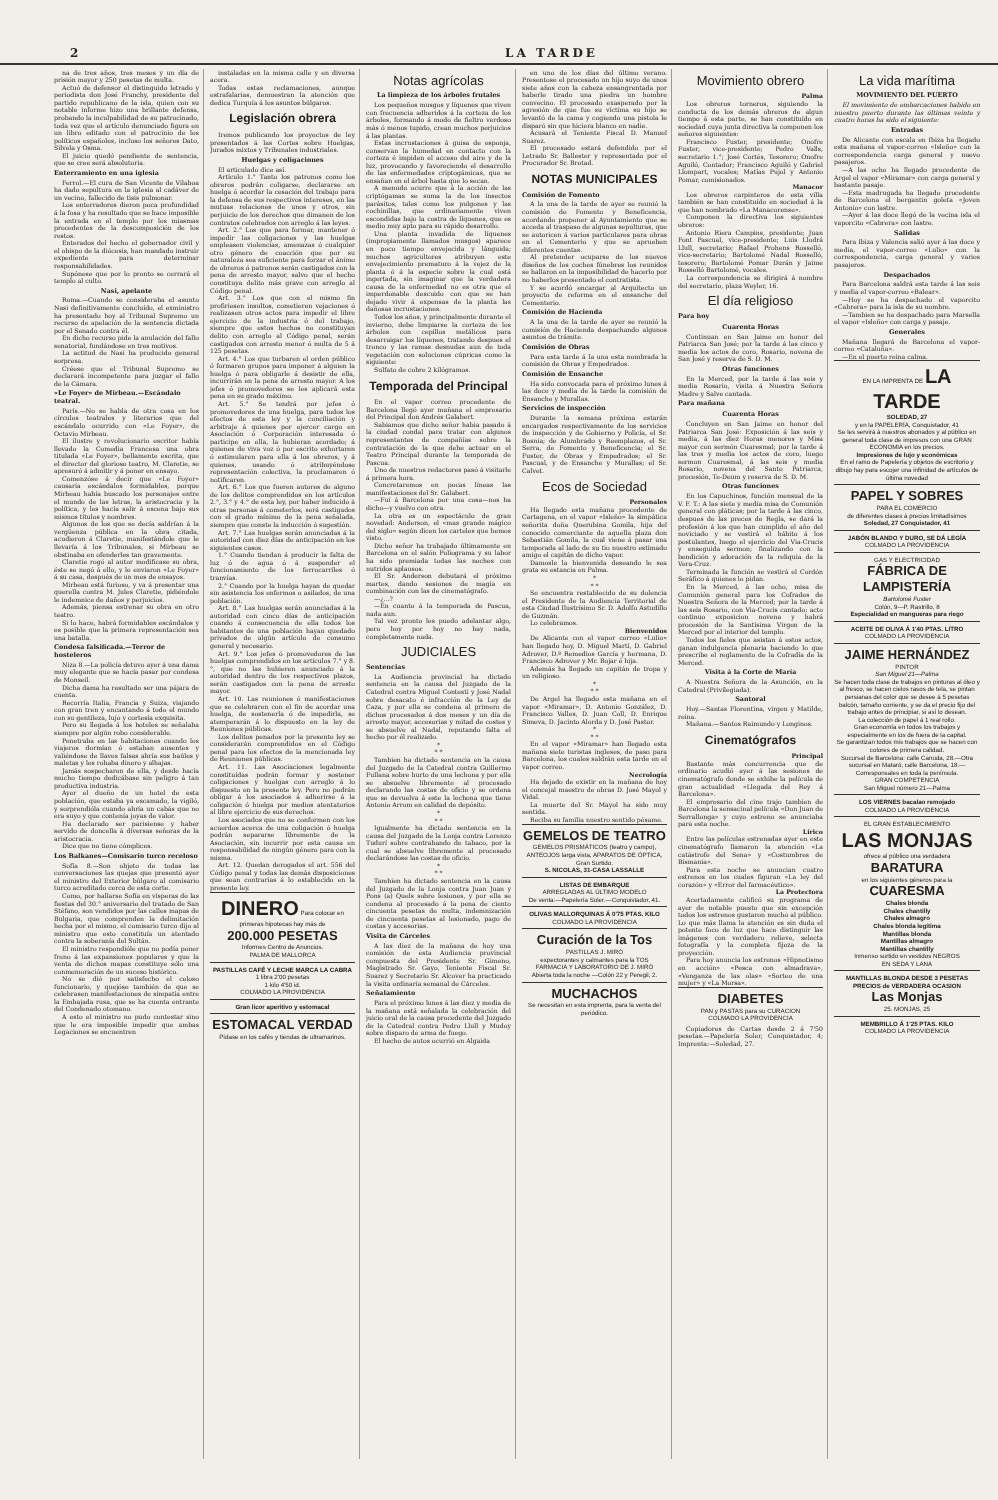2 LA TARDE
na de tres años, tres meses y un día de prisión mayor y 250 pesetas de multa.
Actuó de defensor el distinguido letrado y periodista don José Franchy, presidente del partido republicano de la isla, quien con su notable informe hizo una brillante defensa, probando la inculpabilidad de su patrocinado, toda vez que el artículo denunciado figura en un libro editado con el patrocinio de los políticos españoles, incluso los señores Dato, Silvela y Osma.
El juicio quedó pendiente de sentencia, que se cree será absolutoria.
Enterramiento en una iglesia
Ferrol.—El cura de San Vicente de Vilaboa ha dado sepultura en la iglesia al cadáver de un vecino, fallecido de tisis pulmonar.
Los enterradores dieron poca profundidad á la fosa y ha resultado que se hace imposible la entrada en el templo por los miasmas procedentes de la descomposición de los restos.
Enterados del hecho el gobernador civil y el obispo de la diócesis, han mandado instruir expediente para determinar responsabilidades.
Supónese que por lo pronto se cerrará el templo al culto.
Nasi, apelante
Roma.—Cuando se consideraba el asunto Nasi definitivamente concluído, el exministro ha presentado hoy al Tribunal Supremo un recurso de apelación de la sentencia dictada por el Senado contra él.
En dicho recurso pide la anulación del fallo senatorial, fundándose en tres motivos.
La actitud de Nasi ha producido general sorpresa.
Créese que el Tribunal Supremo se declarará incompetente para juzgar el fallo de la Cámara.
«Le Foyer» de Mirbeau.—Escándalo teatral.
París.—No se habla de otra cosa en los círculos teatrales y literarios que del escándalo ocurrido con «Le Foyer», de Octavio Mirbeau.
El ilustre y revolucionario escritor había llevado la Comedia Francesa una obra titulada «Le Foyer», bellamente escrita, que el director del glorioso teatro, M. Claretie, se apresuró á admitir y á poner en ensayo.
Comenzóse á decir que «Le Foyer» causaría escándalos formidables, porque Mirbeau había buscado los personajes entre el mundo de las letras, la aristocracia y la política, y les hacía salir á escena bajo sus mismos títulos y nombres.
Algunos de los que se decía saldrían á la vergüenza pública en la obra citada, acudieron á Claretie, manifestándole que le llevaría á los Tribunales, si Mirbeau se obstinaba en ofenderles tan gravemente.
Claretie rogó al autor modificase su obra, éste se negó á ello, y le enviaron «Le Foyer» á su casa, después de un mes de ensayos.
Mirbeau está furioso, y va á presentar una querella contra M. Jules Claretie, pidiéndole le indemnice de daños y perjuicios.
Además, piensa estrenar su obra en otro teatro.
Si lo hace, habrá formidables escándalos y es posible que la primera representación sea una batalla.
Condesa falsificada.—Terror de hosteleros
Niza 8.—La policía detuvo ayer á una dama muy elegante que se hacía pasar por condesa de Monseil.
Dicha dama ha resultado ser una pájara de cuenta.
Recorría Italia, Francia y Suiza, viajando con gran tren y encantando á todo el mundo con su gentileza, lujo y cortesía exquisita.
Pero su llegada á los hoteles se señalaba siempre por algún robo considerable.
Penetraba en las habitaciones cuando los viajeros dormían ó estaban ausentes y valiéndose de llaves falsas abría sus baúles y maletas y les robaba dinero y alhajas.
Jamás sospecharon de ella, y desde hacía mucho tiempo dedicábase sin peligro á tan productiva industria.
Ayer el dueño de un hotel de esta población, que estaba ya escamado, la vigiló, y sorprendióla cuando abría un cabás que no era suyo y que contenía joyas de valor.
Ha declarado ser parisiense y haber servido de doncella á diversas señoras de la aristocracia.
Dice que no tiene cómplices.
Los Balkanes—Comisario turco receloso
Sofía 8.—Son objeto de todas las conversaciones las quejas que presentó ayer el ministro del Exterior búlgaro al comisario turco acreditado cerca de esta corte.
Como, por hallarse Sofía en vísperas de las fiestas del 30.° aniversario del tratado de San Stéfano, son vendidos por las calles mapas de Bulgaria, que comprenden la delimitación hecha por el mismo, el comisario turco dijo al ministro que esto constituía un atentado contra la soberanía del Sultán.
El ministro respondióle que no podía poner freno á las expansiones populares y que la venta de dichos mapas constituye sólo una conmemoración de un suceso histórico.
No se dió por satisfecho el celoso funcionario, y quejóse también de que se celebrasen manifestaciones de simpatía entre la Embajada rusa, que se ha cuenta entrante del Condenado otomano.
A esto el ministro no pudo contestar sino que le era imposible impedir que ambas Legaciones se encuentren
instaladas en la misma calle y en diversa acera.
Todas estas reclamaciones, aunque estrafalarias, demuestran la atención que dedica Turquía á los asuntos búlgaros.
Legislación obrera
Iremos publicando los proyectos de ley presentados á las Cortes sobre Huelgas, Jurados mixtos y Tribunales industriales.
Huelgas y coligaciones
El articulado dice así.
Artículo 1.° Tanto los patronos como los obreros podrán coligarse, declararse en huelga ó acordar la cesación del trabajo para la defensa de sus respectivos intereses, en las mutuas relaciones de unos y otros, sin perjuicio de los derechos que dimanen de los contratos celebrados con arreglo á las leyes.
Art. 2.° Los que para formar, mantener ó impedir las coligaciones y las huelgas empleasen violencias, amenazas ó cualquier otro género de coacción que por su naturaleza sea suficiente para forzar el ánimo de obreros ó patronos serán castigados con la pena de arresto mayor, salvo que el hecho constituya delito más grave con arreglo al Código penal.
Art. 3.° Los que con el mismo fin profiriesen insultos, cometieren vejaciones ó realizasen otros actos para impedir el libre ejercicio de la industria ó del trabajo, siempre que estos hechos no constituyan delito con arreglo al Código penal, serán castigados con arresto menor ó multa de 5 á 125 pesetas.
Art. 4.° Los que turbaren el orden público ó formaren grupos para imponer á alguien la huelga ó para obligarle á desistir de ella, incurrirán en la pena de arresto mayor. A los jefes ó promovedores se les aplicará esta pena en su grado máximo.
Art. 5.° Se tendrá por jefes ó promovedores de una huelga, para todos los efectos de esta ley y la conciliación y arbitraje á quienes por ejercer cargo en Asociación ó Corporación interesada ó participe en ella, la hubieran acordado; á quienes de viva voz ó por escrito exhortaren ó estimularen para ella á los obreros, y á quienes, usando ó atribuyéndose representación colectiva, la proclamaren ó notificaren.
Art. 6.° Los que fueren autores de alguno de los delitos comprendidos en los artículos 2.°, 3.° y 4.° de esta ley, por haber inducido á otras personas á cometerlos, será castigados con el grado mínimo de la pena señalada, siempre que conste la inducción ó sugestión.
Art. 7.° Las huelgas serán anunciadas á la autoridad con diez días de anticipación en los siguientes casos.
1.° Cuando tiendan á producir la falta de luz ó de agua ó á suspender el funcionamiento de los ferrocarriles ó tranvías.
2.° Cuando por la huelga hayan de quedar sin asistencia los enfermos o asilados, de una población.
Art. 8.° Las huelgas serán anunciadas á la autoridad con cinco días de anticipación cuando á consecuencia de ella todos los habitantes de una población hayan quedado privados de algún artículo de consumo general y necesario.
Art. 9.° Los jefes ó promovedores de las huelgas comprendidos en los artículos 7.° y 8.°, que no las hubieren anunciado á la autoridad dentro de los respectivos plazos, serán castigados con la pena de arresto mayor.
Art. 10. Las reuniones ó manifestaciones que se celebraren con el fin de acordar una huelga, de sostenerla ó de impedirla, se atemperarán á lo dispuesto en la ley de Reuniones públicas.
Los delitos penados por la presente ley se considerarán comprendidos en el Código penal para los efectos de la mencionada ley de Reuniones públicas.
Art. 11. Las Asociaciones legalmente constituídas podrán formar y sostener coligaciones y huelgas con arreglo á lo dispuesto en la presente ley. Pero no podrán obligar á los asociados á adherirse á la coligación ó huelga por medios atentatorios al libre ejercicio de sus derechos.
Los asociados que no se conformen con los acuerdos acerca de una coligación ó huelga podrán separarse libremente de la Asociación, sin incurrir por esta causa en responsabilidad de ningún género para con la misma.
Art. 12. Quedan derogados el art. 556 del Código penal y todas las demás disposiciones que sean contrarias á lo establecido en la presente ley.
DINERO Para colocar en primeras hipotecas hay más de
200.000 PESETAS
Informes Centro de Anuncios.
PALMA DE MALLORCA
PASTILLAS CAFÉ Y LECHE MARCA LA CABRA
1 libra 2'00 pesetas
1 kilo 4'50 id.
COLMADO LA PROVIDENCIA
Gran licor aperitivo y estomacal
ESTOMACAL VERDAD
Pídase en los cafés y tiendas de ultramarinos.
Notas agrícolas
La limpieza de los árboles frutales
Los pequeños musgos y líquenes que viven con frecuencia adheridos á la corteza de los árboles, formando á modo de fieltro verdoso más ó menos tupido, crean muchos perjuicios á las plantas.
Estas incrustaciones á guisa de esponja, conservan la humedad en contacto con la corteza é impiden el acceso del aire y de la luz, provocando y favoreciendo el desarrollo de las enfermedades criptogámicas, que se ensañan en el árbol hasta que lo secan.
A menudo ocurre que á la acción de las criptógamas se suma la de los insectos parásitos, tales como los pulgones y las cochinillas, que ordinariamente viven escondidas bajo la costra de líquenes, que es medio muy apto para su rápido desarrollo.
Una planta invadida de líquenes (impropiamente llamados musgos) aparece en poco tiempo envejecida y lánguida; muchos agricultores atribuyen este envejecimiento prematuro á la vejez de la planta ó á la especie sobre la cual está ingertada, sin imaginar que la verdadera causa de la enfermedad no es otra que el imperdonable descuido con que se han dejado vivir á expensas de la planta las dañosas incrustaciones.
Todos los años, y principalmente durante el invierno, debe limpiarse la corteza de los árboles con cepillos metálicos para desarraigar los líquenes, tratando despues el tronco y las ramas desnudas aun de toda vegetación con soluciones cúpricas como la siguiente:
Sulfato de cobre 2 kilógramos.
Temporada del Principal
En el vapor correo procedente de Barcelona llegó ayer mañana el empresario del Principal don Andrés Galabert.
Sabiamos que dicho señor habia pasado á la ciudad condal para tratar con algunos representantes de compañías sobre la contratación de la que debe actuar en el Teatro Principal durante la temporada de Pascua.
Uno de nuestros redactores pasó á visitarle á primera hora.
Concretaremos en pocas líneas las manifestaciones del Sr. Galabert.
—Fuí á Barcelona por una cosa—nos ha dicho—y vuelvo con otra.
La otra es un espectáculo de gran novedad: Anderson, el «mas grande mágico del siglo» según dicen los carteles que hemos visto.
Dicho señor ha trabajado últimamente en Barcelona en el salón Poliograma y su labor ha sido premiada todas las noches con nutridos aplausos.
El Sr. Anderson debutará el próximo martes, dando sesiones de magia en combinación con las de cinematógrafo.
—¿...?
—En cuanto á la temporada de Pascua, nada aun.
Tal vez pronto les puedo adelantar algo, pero hoy por hoy no hay nada, completamente nada.
JUDICIALES
Sentencias
La Audiencia provincial ha dictado sentencia en la causa del Juzgado de la Catedral contra Miguel Contesti y José Nadal sobre desacato é infracción de la Ley de Caza, y por ella se condena al primero de dichos procesados á dos meses y un día de arresto mayor, accesorias y mitad de costes y se absuelve al Nadal, reputando falta el hecho por él realizado.
*
* *
Tambien ha dictado sentencia en la causa del Juzgado de la Catedral contra Guillermo Fullana sobre hurto de una lechona y por ella se absuelve libremente al procesado declarando las costas de oficio y se ordena que se devuelva á este la lechona que tiene Antonio Arrom en calidad de depósito.
*
* *
Igualmente ha dictado sentencia en la causa del Juzgado de la Lonja contra Lorenzo Tudurí sobre contrabando de tabaco, por la cual se absuelve libremente al procesado declarándose las costas de oficio.
*
* *
Tambien ha dictado sentencia en la causa del Juzgado de la Lonja contra Juan Juan y Pons (a) Quels sobre lesiones, y por ella se condena al procesado á la pena de ciento cincuenta pesetas de multa, indemnización de cincuenta pesetas al lesionado, pago de costas y accesorias.
Visita de Cárceles
A las diez de la mañana de hoy una comisión de esta Audiencia provincial compuesta del Presidente Sr. Gimeno, Magistrado Sr. Gayo, Teniente Fiscal Sr. Suarez y Secretario Sr. Alcover ha practicado la visita ordinaria semanal de Cárceles.
Señalamiento
Para el próximo lunes á las diez y media de la mañana está señalada la celebración del juicio oral de la causa procedente del Juzgado de la Catedral contra Pedro Llull y Mudoy sobre disparo de arma de fuego.
El hecho de autos ocurrió en Algaida
en uno de los días del último verano. Presentose el procesado un hijo suyo de unos siete años con la cabeza ensangrentada por haberle tirado una piedra un hombre convecino. El procesado exasperado por la agresión de que fue su víctima su hijo se levantó de la cama y cogiendo una pistola le disparó sin que hiciera blanco en nadie.
Acusará el Teniente Fiscal D. Manuel Suarez.
El procesado estará defendido por el Letrado Sr. Ballester y representado por el Procurador Sr. Brotad.
NOTAS MUNICIPALES
Comisión de Fomento
A la una de la tarde de ayer se reunió la comisión de Fomento y Beneficencia, acordando proponer al Ayuntamiento que se acceda al traspaso de algunas sepulturas, que se autoricen á varios particulares para obras en el Cementerio y que se aprueben diferentes cuentas.
Al pretender ocuparse de los nuevos diseños de los coches fúnebres los reunidos se hallaron en la imposibilidad de hacerlo por no haberlos presentado el contratista.
Y se acordó encargar al Arquitecto un proyecto de reforma en el ensanche del Cementerio.
Comisión de Hacienda
A la una de la tarde de ayer se reunió la comisión de Hacienda despachando algunos asuntos de trámite.
Comisión de Obras
Para esta tarde á la una esta nombrada la comisión de Obras y Empedrados.
Comisión de Ensanche
Ha sido convocada para el próximo lunes á las doce y media de la tarde la comisión de Ensanche y Murallas.
Servicios de inspección
Durante la semana próxima estarán encargados respectivamente de los servicios de inspección y de Gobierno y Policía, el Sr. Bosnia; de Alumbrado y Reemplazos, el Sr. Serra, de Fomento y Beneficencia; el Sr. Fuster, de Obras y Empedrados; el Sr. Pascual, y de Ensanche y Murallas; el Sr. Calvet.
Ecos de Sociedad
Personales
Ha llegado esta mañana procedente de Cartagena, en el vapor «Isleño» la simpática señorita doña Querubina Gomila, hija del conocido comerciante de aquella plaza don Sebastián Gomila, la cual viene á pasar una temporada al lado de su tio nuestro estimado amigo el capitán de dicho vapor.
Damosle la bienvenida deseando le sea grata su estancia en Palma.
*
* *
Se encuentra restablecido de su dolencia el Presidente de la Audiencia Territorial de esta Ciudad Ilustrísimo Sr. D. Adolfo Astudillo de Guzmán.
Lo celebramos.
Bienvenidos
De Alicante con el vapor correo «Lulio» han llegado hoy, D. Miguel Martí, D. Gabriel Adrover, D.ª Remedios García y hermana, D. Francisco Adrover y Mr. Bojar é hija.
Además ha llegado un capitán de tropa y un religioso.
*
* *
De Argel ha llegado esta mañana en el vapor «Miramar», D. Antonio González, D. Francisco Valles, D. Juan Coll, D. Enrique Simeva, D. Jacinto Alorda y D. José Pastor.
*
* *
En el vapor «Miramar» han llegado esta mañana siete turistas ingleses, de paso para Barcelona, los cuales saldrán esta tarde en el vapor correo.
Necrología
Ha dejado de existir en la mañana de hoy el concejal maestro de obras D. José Mayol y Vidal.
La muerte del Sr. Mayol ha sido muy sentida.
Reciba su familia nuestro sentido pésame.
GEMELOS DE TEATRO
GEMELOS PRISMÁTICOS (teatro y campo), ANTEOJOS larga vista, APARATOS DE ÓPTICA, Gran Surtido.
S. NICOLAS, 31-CASA LASSALLE
LISTAS DE EMBARQUE
ARREGLADAS AL ÚLTIMO MODELO
De venta:—Papelería Soler.—Conquistador, 41.
OLIVAS MALLORQUINAS Á 0'75 PTAS. KILO
COLMADO LA PROVIDENCIA
Curación de la Tos
PASTILLAS J. MIRÓ
expectorantes y calmantes para la TOS
FARMACIA Y LABORATORIO DE J. MIRÓ
Abierta toda la noche —Colón 22 y Peregil, 2.
MUCHACHOS
Se necesitan en esta imprenta, para la venta del periódico.
Movimiento obrero
Palma
Los obreros torneros, siguiendo la conducta de los demás obreros de algun tiempo á esta parte, se han constituído en sociedad cuya junta directiva la componen los señores siguientes:
Francisco Fuster, presidente; Onofre Fuster, vice-presidente; Pedro Valls, secretario 1.°; José Cortés, Tesorero; Onofre Aguiló, Contador; Francisco Aguiló y Gabriel Llompart, vocales; Matías Pujol y Antonio Pomar, comisionados.
Manacor
Los obreros carpinteros de esta villa también se han constituído en sociedad á la que han nombrado «La Manacorense».
Componen la directiva los siguientes obreros:
Antonio Riera Campins, presidente; Juan Font Pascual, vice-presidente; Luis Llodrá Llull, secretario; Rafael Prohens Rosselló, vice-secretario; Bartolomé Nadal Rosselló, tesorero; Bartolomé Pomar Durán y Jaime Rosselló Bartolomé, vocales.
La correspondencia se dirigirá á nombre del secretario, plaza Weyler, 16.
El día religioso
Para hoy
Cuarenta Horas
Continuan en San Jaime en honor del Patriarca San José; por la tarde á las cinco y media los actos de coro, Rosario, novena de San José y reserva de S. D. M.
Otras funciones
En la Merced, por la tarde á las seis y media Rosario, visita á Nuestra Señora Madre y Salve cantada.
Para mañana
Cuarenta Horas
Concluyen en San Jaime en honor del Patriarca San José: Exposición á las seis y media, á las diez Horas menores y Misa mayor con sermón Cuaresmal; por la tarde á las tres y media los actos de coro, luego sermon Cuaresmal, á las seis y media Rosario, novena del Santo Patriarca, procesión, Te-Deum y reserva de S. D. M.
Otras funciones
En los Capuchinos, función mensual de la V. F. T.: A las siete y media misa de Comunión general con pláticas; por la tarde á las cinco, despues de las preces de Regla, se dará la profesión á los que han cumplido el año del noviciado y se vestirá el hábito á los postulantes, luego el ejercicio del Via-Crucis y enseguida sermon; finalizando con la bendición y adoración de la reliquia de la Vera-Cruz.
Terminada la función se vestirá el Cordón Seráfico á quienes lo pidan.
En la Merced, á las ocho, misa de Comunión general para los Cofrades de Nuestra Señora de la Merced; por la tarde á las seis Rosario, con Via-Crucis cantado; acto continuo exposicion novena y habrá procesión de la Santísima Virgen de la Merced por el interior del templo.
Todos los fieles que asistan á estos actos, ganan indulgencia plenaria haciendo lo que prescribe el reglamento de la Cofradía de la Merced.
Visita á la Corte de María
A Nuestra Señora de la Asunción, en la Catedral (Privilegiada).
Santoral
Hoy.—Santas Florentina, virgen y Matilde, reina.
Mañana.—Santos Raimundo y Longinos.
Cinematógrafos
Principal
Bastante más concurrencia que de ordinario acudió ayer á las sesiones de cinematógrafo donde se exhibe la película de gran actualidad «Llegada del Rey á Barcelona».
El empresario del cine trajo tambien de Barcelona la sensacinal película «Don Juan de Serrallonga» y cuyo estreno se anunciaba para esta noche.
Lírico
Entre las películas estrenadas ayer en este cinematógrafo llamaron la atención «La catástrofe del Sena» y «Costumbres de Bismania».
Para esta noche se anuncian cuatro estrenos en los cuales figuran «La ley del corazón» y «Error del farmacéutico».
La Protectora
Acertadamente calificó su programa de ayer de notable puesto que sin excepción todos los estrenos gustaron mucho al público. Lo que más llama la atención es sin duda el potente foco de luz que hace distinguir las imágenes con verdadero relieve, selecta fotografía y la completa fijeza de la proyección.
Para hoy anuncia los estrenos «Hipnotismo en acción» «Pesca con almadrava», «Venganza de las olas» «Sorteo de una mujer» y «La Morsa».
DIABETES
PAN y PASTAS para su CURACION
COLMADO LA PROVIDENCIA
Copiadores de Cartas desde 2 á 7'50 pesetas.—Papelería Soler, Conquistador, 4; Imprenta:—Soledad, 27.
La vida marítima
MOVIMIENTO DEL PUERTO
El movimiento de embarcaciones habido en nuestro puerto durante las últimas veinte y cuatro horas ha sido el siguiente:
Entradas
De Alicante con escala en Ibiza ha llegado esta mañana el vapor-correo «Isleño» con la correspondencia carga general y nuevo pasajeros.
—A las ocho ha llegado procedente de Argel el vapor «Miramar» con carga general y bastante pasaje.
—Esta madrugada ha llegado procedente de Barcelona el bergantin goleta «Joven Antonio» con lastre.
—Ayer á las doce llegó de la vecina isla el vaporcito «Cabrera» con lastre.
Salidas
Para Ibiza y Valencia salió ayer á las doce y media, el vapor-correo «Lulio» con la correspondencia, carga general y varios pasajeros.
Despachados
Para Barcelona saldrá esta tarde á las seis y media el vapor-correo «Balear».
—Hoy se ha despachado el vaporcito «Cabrera» para la isla de su nombre.
—Tambien se ha despachado para Marsella el vapor «Isleño» con carga y pasaje.
Generales
Mañana llegará de Barcelona el vapor-correo «Cataluña».
—En el puerto reina calma.
EN LA IMPRENTA DE LA TARDE
SOLEDAD, 27
y en la PAPELERÍA, Conquistador, 41
Se les servirá á nuestros abonados y al público en general toda clase de impresos con una GRAN ECONOMIA en los precios.
Impresiones de lujo y económicas
En el ramo de Papelería y objetos de escritorio y dibujo hay para escojer una infinidad de artículos de última novedad
PAPEL Y SOBRES
PARA EL COMERCIO
de diferentes clases á precios limitadísimos
Soledad, 27 Conquistador, 41
JABÓN BLANDO Y DURO, SE DÁ LEGÍA
COLMADO LA PROVIDENCIA
GAS Y ELECTRICIDAD
FÁBRICA DE LAMPISTERÍA
Bartolomé Fuster
Colón, 9—P. Rastrillo, 8
Especialidad en mangueras para riego
ACEITE DE OLIVA Á 1'40 PTAS. LITRO
COLMADO LA PROVIDENCIA
JAIME HERNÁNDEZ
PINTOR
San Miguel 21—Palma
Se hacen toda clase de trabajos en pinturas al óleo y al fresco, se hacen cielos rasos de tela, se pintan persianas del color que se desee á 5 pesetas balcón, tamaño corriente, y se da el precio fijo del trabajo antes de principiar, si así lo desean.
La colección de papel á 1 real rollo.
Gran economía en todos los trabajos y especialmente en los de fuera de la capital.
Se garantizan todos mis trabajos que se hacen con colores de primera calidad.
Sucursal de Barcelona: calle Canuda, 28.—Otra sucursal en Mataró, calle Barcelona, 18.—Corresponsales en toda la península.
GRAN COMPETENCIA
San Miguel número 21—Palma
LOS VIERNES bacalao remojado
COLMADO LA PROVIDENCIA
EL GRAN ESTABLECIMIENTO
LAS MONJAS
ofrece al público una verdadera
BARATURA
en los siguientes géneros para la
CUARESMA
Chales blonda
Chales chantilly
Chales almagro
Chales blonda legítima
Mantillas blonda
Mantillas almagro
Mantillas chantilly
Inmenso surtido en vestidos NEGROS
EN SEDA Y LANA
MANTILLAS BLONDA DESDE 3 PESETAS
PRECIOS de VERDADERA OCASION
Las Monjas
25. MONJAS, 25
MEMBRILLO Á 1'25 PTAS. KILO
COLMADO LA PROVIDENCIA